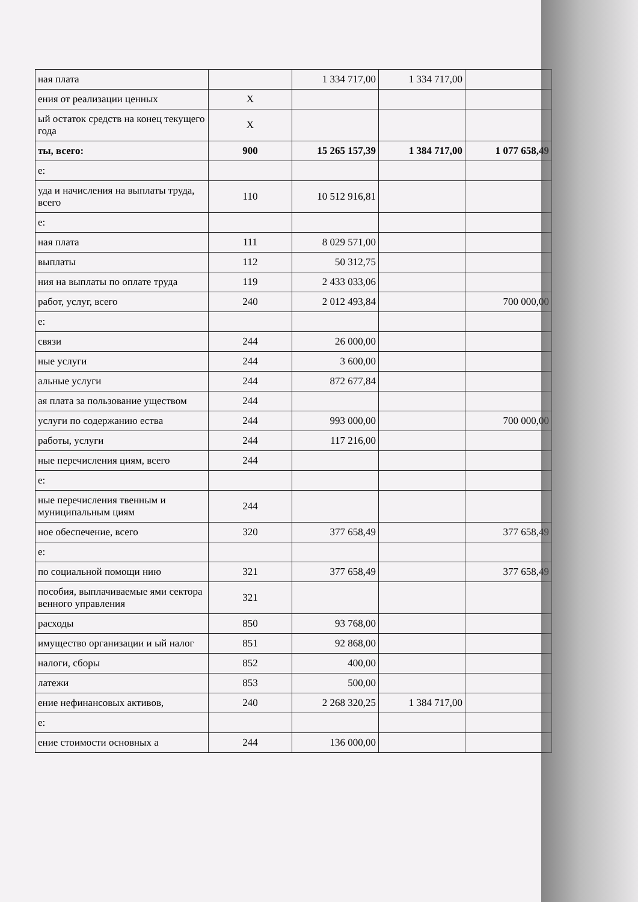| ная плата | | 1 334 717,00 | 1 334 717,00 | |
| ения от реализации ценных | X | | | |
| ый остаток средств на конец текущего года | X | | | |
| ты, всего: | 900 | 15 265 157,39 | 1 384 717,00 | 1 077 658,49 |
| е: | | | | |
| уда и начисления на выплаты труда, всего | 110 | 10 512 916,81 | | |
| е: | | | | |
| ная плата | 111 | 8 029 571,00 | | |
| выплаты | 112 | 50 312,75 | | |
| ния на выплаты по оплате труда | 119 | 2 433 033,06 | | |
| работ, услуг, всего | 240 | 2 012 493,84 | | 700 000,00 |
| е: | | | | |
| связи | 244 | 26 000,00 | | |
| ные услуги | 244 | 3 600,00 | | |
| альные услуги | 244 | 872 677,84 | | |
| ая плата за пользование уществом | 244 | | | |
| услуги по содержанию ества | 244 | 993 000,00 | | 700 000,00 |
| работы, услуги | 244 | 117 216,00 | | |
| ные перечисления циям, всего | 244 | | | |
| е: | | | | |
| ные перечисления твенным и муниципальным циям | 244 | | | |
| ное обеспечение, всего | 320 | 377 658,49 | | 377 658,49 |
| е: | | | | |
| по социальной помощи нию | 321 | 377 658,49 | | 377 658,49 |
| пособия, выплачиваемые ями сектора венного управления | 321 | | | |
| расходы | 850 | 93 768,00 | | |
| имущество организации и ый налог | 851 | 92 868,00 | | |
| налоги, сборы | 852 | 400,00 | | |
| латежи | 853 | 500,00 | | |
| ение нефинансовых активов, | 240 | 2 268 320,25 | 1 384 717,00 | |
| е: | | | | |
| ение стоимости основных а | 244 | 136 000,00 | | |